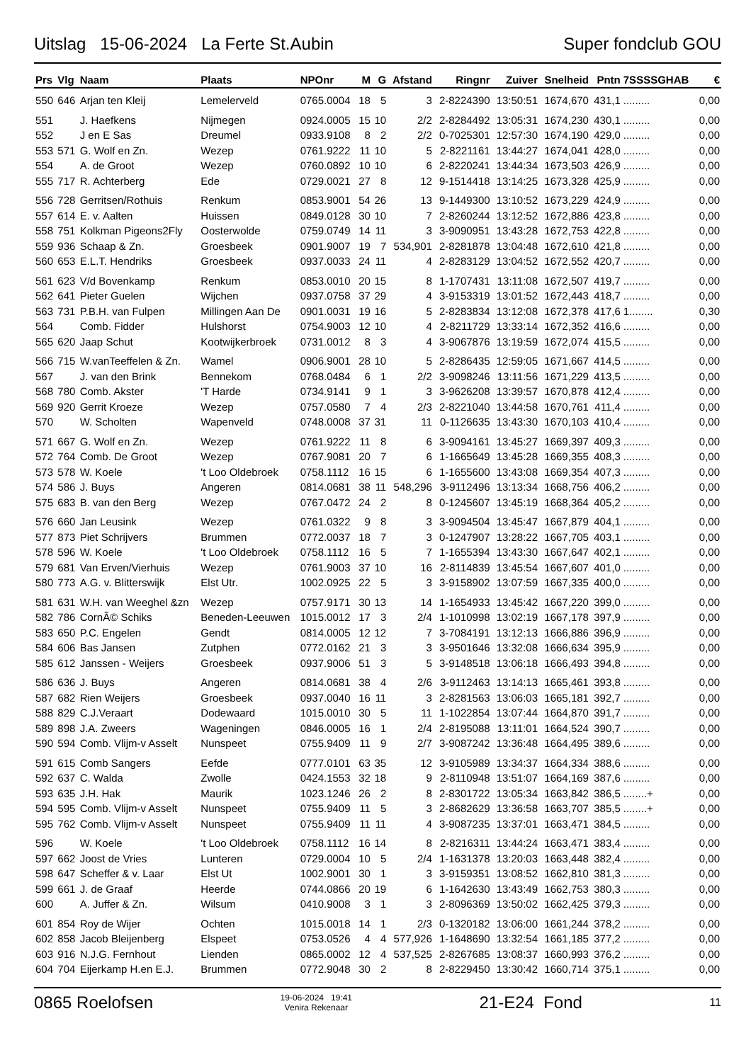Uitslag 15-06-2024 La Ferte St.Aubin Super fondclub GOU
| Prs | Vlg | Naam | Plaats | NPOnr | M | G | Afstand | Ringnr | Zuiver | Snelheid | Pntn | 7SSSSGHAB | € |
| --- | --- | --- | --- | --- | --- | --- | --- | --- | --- | --- | --- | --- | --- |
| 550 | 646 | Arjan ten Kleij | Lemelerveld | 0765.0004 | 18 | 5 | 3 | 2-8224390 | 13:50:51 | 1674,670 | 431,1 | ......... | 0,00 |
| 551 | | J. Haefkens | Nijmegen | 0924.0005 | 15 | 10 | 2/2 | 2-8284492 | 13:05:31 | 1674,230 | 430,1 | ......... | 0,00 |
| 552 | | J en E Sas | Dreumel | 0933.9108 | 8 | 2 | 2/2 | 0-7025301 | 12:57:30 | 1674,190 | 429,0 | ......... | 0,00 |
| 553 | 571 | G. Wolf en Zn. | Wezep | 0761.9222 | 11 | 10 | 5 | 2-8221161 | 13:44:27 | 1674,041 | 428,0 | ......... | 0,00 |
| 554 | | A. de Groot | Wezep | 0760.0892 | 10 | 10 | 6 | 2-8220241 | 13:44:34 | 1673,503 | 426,9 | ......... | 0,00 |
| 555 | 717 | R. Achterberg | Ede | 0729.0021 | 27 | 8 | 12 | 9-1514418 | 13:14:25 | 1673,328 | 425,9 | ......... | 0,00 |
| 556 | 728 | Gerritsen/Rothuis | Renkum | 0853.9001 | 54 | 26 | 13 | 9-1449300 | 13:10:52 | 1673,229 | 424,9 | ......... | 0,00 |
| 557 | 614 | E. v. Aalten | Huissen | 0849.0128 | 30 | 10 | 7 | 2-8260244 | 13:12:52 | 1672,886 | 423,8 | ......... | 0,00 |
| 558 | 751 | Kolkman Pigeons2Fly | Oosterwolde | 0759.0749 | 14 | 11 | 3 | 3-9090951 | 13:43:28 | 1672,753 | 422,8 | ......... | 0,00 |
| 559 | 936 | Schaap & Zn. | Groesbeek | 0901.9007 | 19 | 7 | 534,901 | 2-8281878 | 13:04:48 | 1672,610 | 421,8 | ......... | 0,00 |
| 560 | 653 | E.L.T. Hendriks | Groesbeek | 0937.0033 | 24 | 11 | 4 | 2-8283129 | 13:04:52 | 1672,552 | 420,7 | ......... | 0,00 |
| 561 | 623 | V/d Bovenkamp | Renkum | 0853.0010 | 20 | 15 | 8 | 1-1707431 | 13:11:08 | 1672,507 | 419,7 | ......... | 0,00 |
| 562 | 641 | Pieter Guelen | Wijchen | 0937.0758 | 37 | 29 | 4 | 3-9153319 | 13:01:52 | 1672,443 | 418,7 | ......... | 0,00 |
| 563 | 731 | P.B.H. van Fulpen | Millingen Aan De | 0901.0031 | 19 | 16 | 5 | 2-8283834 | 13:12:08 | 1672,378 | 417,6 | 1........ | 0,30 |
| 564 | | Comb. Fidder | Hulshorst | 0754.9003 | 12 | 10 | 4 | 2-8211729 | 13:33:14 | 1672,352 | 416,6 | ......... | 0,00 |
| 565 | 620 | Jaap Schut | Kootwijkerbroek | 0731.0012 | 8 | 3 | 4 | 3-9067876 | 13:19:59 | 1672,074 | 415,5 | ......... | 0,00 |
| 566 | 715 | W.vanTeeffelen & Zn. | Wamel | 0906.9001 | 28 | 10 | 5 | 2-8286435 | 12:59:05 | 1671,667 | 414,5 | ......... | 0,00 |
| 567 | | J. van den Brink | Bennekom | 0768.0484 | 6 | 1 | 2/2 | 3-9098246 | 13:11:56 | 1671,229 | 413,5 | ......... | 0,00 |
| 568 | 780 | Comb. Akster | 'T Harde | 0734.9141 | 9 | 1 | 3 | 3-9626208 | 13:39:57 | 1670,878 | 412,4 | ......... | 0,00 |
| 569 | 920 | Gerrit Kroeze | Wezep | 0757.0580 | 7 | 4 | 2/3 | 2-8221040 | 13:44:58 | 1670,761 | 411,4 | ......... | 0,00 |
| 570 | | W. Scholten | Wapenveld | 0748.0008 | 37 | 31 | 11 | 0-1126635 | 13:43:30 | 1670,103 | 410,4 | ......... | 0,00 |
| 571 | 667 | G. Wolf en Zn. | Wezep | 0761.9222 | 11 | 8 | 6 | 3-9094161 | 13:45:27 | 1669,397 | 409,3 | ......... | 0,00 |
| 572 | 764 | Comb. De Groot | Wezep | 0767.9081 | 20 | 7 | 6 | 1-1665649 | 13:45:28 | 1669,355 | 408,3 | ......... | 0,00 |
| 573 | 578 | W. Koele | 't Loo Oldebroek | 0758.1112 | 16 | 15 | 6 | 1-1655600 | 13:43:08 | 1669,354 | 407,3 | ......... | 0,00 |
| 574 | 586 | J. Buys | Angeren | 0814.0681 | 38 | 11 | 548,296 | 3-9112496 | 13:13:34 | 1668,756 | 406,2 | ......... | 0,00 |
| 575 | 683 | B. van den Berg | Wezep | 0767.0472 | 24 | 2 | 8 | 0-1245607 | 13:45:19 | 1668,364 | 405,2 | ......... | 0,00 |
| 576 | 660 | Jan Leusink | Wezep | 0761.0322 | 9 | 8 | 3 | 3-9094504 | 13:45:47 | 1667,879 | 404,1 | ......... | 0,00 |
| 577 | 873 | Piet Schrijvers | Brummen | 0772.0037 | 18 | 7 | 3 | 0-1247907 | 13:28:22 | 1667,705 | 403,1 | ......... | 0,00 |
| 578 | 596 | W. Koele | 't Loo Oldebroek | 0758.1112 | 16 | 5 | 7 | 1-1655394 | 13:43:30 | 1667,647 | 402,1 | ......... | 0,00 |
| 579 | 681 | Van Erven/Vierhuis | Wezep | 0761.9003 | 37 | 10 | 16 | 2-8114839 | 13:45:54 | 1667,607 | 401,0 | ......... | 0,00 |
| 580 | 773 | A.G. v. Blitterswijk | Elst Utr. | 1002.0925 | 22 | 5 | 3 | 3-9158902 | 13:07:59 | 1667,335 | 400,0 | ......... | 0,00 |
| 581 | 631 | W.H. van Weeghel &zn | Wezep | 0757.9171 | 30 | 13 | 14 | 1-1654933 | 13:45:42 | 1667,220 | 399,0 | ......... | 0,00 |
| 582 | 786 | CornÃ© Schiks | Beneden-Leeuwen | 1015.0012 | 17 | 3 | 2/4 | 1-1010998 | 13:02:19 | 1667,178 | 397,9 | ......... | 0,00 |
| 583 | 650 | P.C. Engelen | Gendt | 0814.0005 | 12 | 12 | 7 | 3-7084191 | 13:12:13 | 1666,886 | 396,9 | ......... | 0,00 |
| 584 | 606 | Bas Jansen | Zutphen | 0772.0162 | 21 | 3 | 3 | 3-9501646 | 13:32:08 | 1666,634 | 395,9 | ......... | 0,00 |
| 585 | 612 | Janssen - Weijers | Groesbeek | 0937.9006 | 51 | 3 | 5 | 3-9148518 | 13:06:18 | 1666,493 | 394,8 | ......... | 0,00 |
| 586 | 636 | J. Buys | Angeren | 0814.0681 | 38 | 4 | 2/6 | 3-9112463 | 13:14:13 | 1665,461 | 393,8 | ......... | 0,00 |
| 587 | 682 | Rien Weijers | Groesbeek | 0937.0040 | 16 | 11 | 3 | 2-8281563 | 13:06:03 | 1665,181 | 392,7 | ......... | 0,00 |
| 588 | 829 | C.J.Veraart | Dodewaard | 1015.0010 | 30 | 5 | 11 | 1-1022854 | 13:07:44 | 1664,870 | 391,7 | ......... | 0,00 |
| 589 | 898 | J.A. Zweers | Wageningen | 0846.0005 | 16 | 1 | 2/4 | 2-8195088 | 13:11:01 | 1664,524 | 390,7 | ......... | 0,00 |
| 590 | 594 | Comb. Vlijm-v Asselt | Nunspeet | 0755.9409 | 11 | 9 | 2/7 | 3-9087242 | 13:36:48 | 1664,495 | 389,6 | ......... | 0,00 |
| 591 | 615 | Comb Sangers | Eefde | 0777.0101 | 63 | 35 | 12 | 3-9105989 | 13:34:37 | 1664,334 | 388,6 | ......... | 0,00 |
| 592 | 637 | C. Walda | Zwolle | 0424.1553 | 32 | 18 | 9 | 2-8110948 | 13:51:07 | 1664,169 | 387,6 | ......... | 0,00 |
| 593 | 635 | J.H. Hak | Maurik | 1023.1246 | 26 | 2 | 8 | 2-8301722 | 13:05:34 | 1663,842 | 386,5 | ........+ | 0,00 |
| 594 | 595 | Comb. Vlijm-v Asselt | Nunspeet | 0755.9409 | 11 | 5 | 3 | 2-8682629 | 13:36:58 | 1663,707 | 385,5 | ........+ | 0,00 |
| 595 | 762 | Comb. Vlijm-v Asselt | Nunspeet | 0755.9409 | 11 | 11 | 4 | 3-9087235 | 13:37:01 | 1663,471 | 384,5 | ......... | 0,00 |
| 596 | | W. Koele | 't Loo Oldebroek | 0758.1112 | 16 | 14 | 8 | 2-8216311 | 13:44:24 | 1663,471 | 383,4 | ......... | 0,00 |
| 597 | 662 | Joost de Vries | Lunteren | 0729.0004 | 10 | 5 | 2/4 | 1-1631378 | 13:20:03 | 1663,448 | 382,4 | ......... | 0,00 |
| 598 | 647 | Scheffer & v. Laar | Elst Ut | 1002.9001 | 30 | 1 | 3 | 3-9159351 | 13:08:52 | 1662,810 | 381,3 | ......... | 0,00 |
| 599 | 661 | J. de Graaf | Heerde | 0744.0866 | 20 | 19 | 6 | 1-1642630 | 13:43:49 | 1662,753 | 380,3 | ......... | 0,00 |
| 600 | | A. Juffer & Zn. | Wilsum | 0410.9008 | 3 | 1 | 3 | 2-8096369 | 13:50:02 | 1662,425 | 379,3 | ......... | 0,00 |
| 601 | 854 | Roy de Wijer | Ochten | 1015.0018 | 14 | 1 | 2/3 | 0-1320182 | 13:06:00 | 1661,244 | 378,2 | ......... | 0,00 |
| 602 | 858 | Jacob Bleijenberg | Elspeet | 0753.0526 | 4 | 4 | 577,926 | 1-1648690 | 13:32:54 | 1661,185 | 377,2 | ......... | 0,00 |
| 603 | 916 | N.J.G. Fernhout | Lienden | 0865.0002 | 12 | 4 | 537,525 | 2-8267685 | 13:08:37 | 1660,993 | 376,2 | ......... | 0,00 |
| 604 | 704 | Eijerkamp H.en E.J. | Brummen | 0772.9048 | 30 | 2 | 8 | 2-8229450 | 13:30:42 | 1660,714 | 375,1 | ......... | 0,00 |
0865 Roelofsen 19-06-2024 19:41
Venira Rekenaar 21-E24 Fond 11